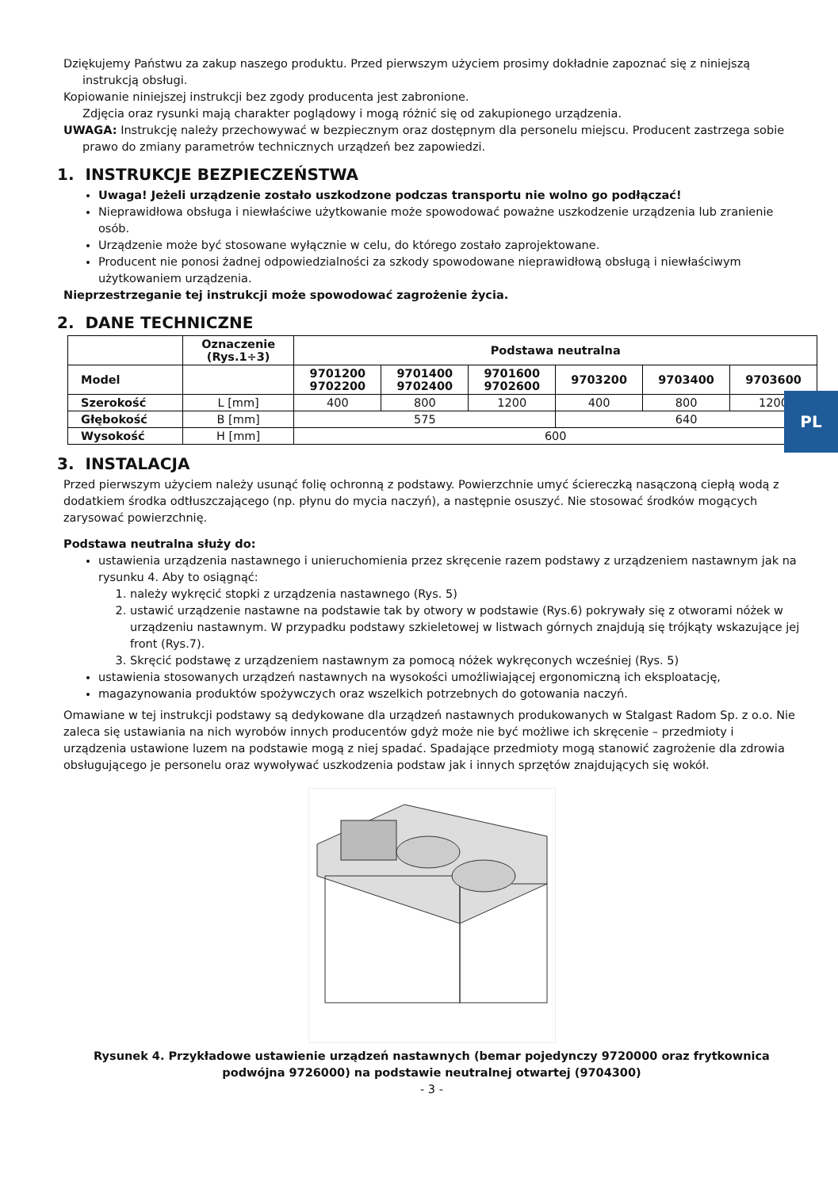PL
Dziękujemy Państwu za zakup naszego produktu. Przed pierwszym użyciem prosimy dokładnie zapoznać się z niniejszą instrukcją obsługi.
Kopiowanie niniejszej instrukcji bez zgody producenta jest zabronione.
Zdjęcia oraz rysunki mają charakter poglądowy i mogą różnić się od zakupionego urządzenia.
UWAGA: Instrukcję należy przechowywać w bezpiecznym oraz dostępnym dla personelu miejscu. Producent zastrzega sobie prawo do zmiany parametrów technicznych urządzeń bez zapowiedzi.
1. INSTRUKCJE BEZPIECZEŃSTWA
Uwaga! Jeżeli urządzenie zostało uszkodzone podczas transportu nie wolno go podłączać!
Nieprawidłowa obsługa i niewłaściwe użytkowanie może spowodować poważne uszkodzenie urządzenia lub zranienie osób.
Urządzenie może być stosowane wyłącznie w celu, do którego zostało zaprojektowane.
Producent nie ponosi żadnej odpowiedzialności za szkody spowodowane nieprawidłową obsługą i niewłaściwym użytkowaniem urządzenia.
Nieprzestrzeganie tej instrukcji może spowodować zagrożenie życia.
2. DANE TECHNICZNE
| | Oznaczenie (Rys.1÷3) | Podstawa neutralna | | | | | |
| --- | --- | --- | --- | --- | --- | --- | --- |
| Model | | 9701200 9702200 | 9701400 9702400 | 9701600 9702600 | 9703200 | 9703400 | 9703600 |
| Szerokość | L [mm] | 400 | 800 | 1200 | 400 | 800 | 1200 |
| Głębokość | B [mm] | 575 | | | 640 | | |
| Wysokość | H [mm] | 600 | | | | | |
3. INSTALACJA
Przed pierwszym użyciem należy usunąć folię ochronną z podstawy. Powierzchnie umyć ściereczką nasączoną ciepłą wodą z dodatkiem środka odtłuszczającego (np. płynu do mycia naczyń), a następnie osuszyć. Nie stosować środków mogących zarysować powierzchnię.
Podstawa neutralna służy do:
ustawienia urządzenia nastawnego i unieruchomienia przez skręcenie razem podstawy z urządzeniem nastawnym jak na rysunku 4. Aby to osiągnąć:
1. należy wykręcić stopki z urządzenia nastawnego (Rys. 5)
2. ustawić urządzenie nastawne na podstawie tak by otwory w podstawie (Rys.6) pokrywały się z otworami nóżek w urządzeniu nastawnym. W przypadku podstawy szkieletowej w listwach górnych znajdują się trójkąty wskazujące jej front (Rys.7).
3. Skręcić podstawę z urządzeniem nastawnym za pomocą nóżek wykręconych wcześniej (Rys. 5)
ustawienia stosowanych urządzeń nastawnych na wysokości umożliwiającej ergonomiczną ich eksploatację,
magazynowania produktów spożywczych oraz wszelkich potrzebnych do gotowania naczyń.
Omawiane w tej instrukcji podstawy są dedykowane dla urządzeń nastawnych produkowanych w Stalgast Radom Sp. z o.o. Nie zaleca się ustawiania na nich wyrobów innych producentów gdyż może nie być możliwe ich skręcenie – przedmioty i urządzenia ustawione luzem na podstawie mogą z niej spadać. Spadające przedmioty mogą stanowić zagrożenie dla zdrowia obsługującego je personelu oraz wywoływać uszkodzenia podstaw jak i innych sprzętów znajdujących się wokół.
Rysunek 4. Przykładowe ustawienie urządzeń nastawnych (bemar pojedynczy 9720000 oraz frytkownica podwójna 9726000) na podstawie neutralnej otwartej (9704300)
- 3 -